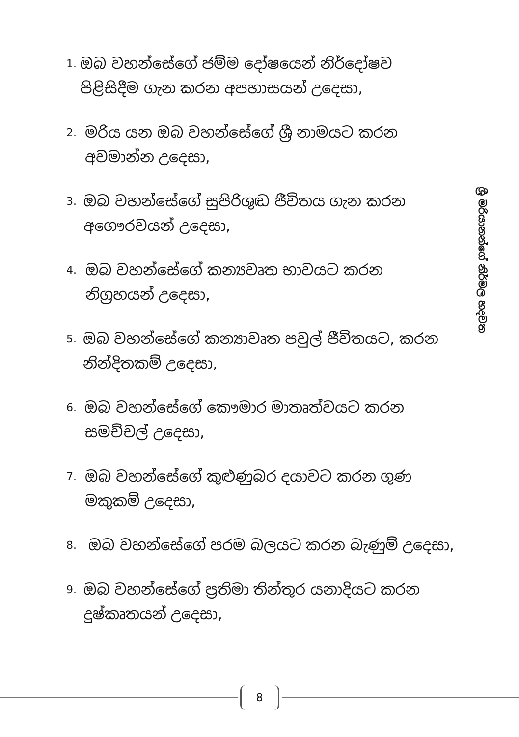1.
ඔබ වහන්සේගේ ජම්ම දෝෂයෙන් නිර්දෝෂව පිළිසිදීම ගැන කරන අපහාසයන් උදෙසා,
2.
මරිය යන ඔබ වහන්සේගේ ශ්‍රී නාමයට කරන අවමාන්න උදෙසා,
3.
ඔබ වහන්සේගේ සුපිරිශුඬ ජීවිතය ගැන කරන අගෞරවයන් උදෙසා,
4.
ඔබ වහන්සේගේ කන්‍යවෘත භාවයට කරන නිග්‍රහයන් උදෙසා,
5.
ඔබ වහන්සේගේ කන්‍යාවෘත පවුල් ජීවිතයට, කරන නින්දිතකම් උදෙසා,
6.
ඔබ වහන්සේගේ කෞමාර මාතෘත්වයට කරන සමච්චල් උදෙසා,
7.
ඔබ වහන්සේගේ කුළුණුබර දයාවට කරන ගුණ මකුකම් උදෙසා,
8.
ඔබ වහන්සේගේ පරම බලයට කරන බැණුම් උදෙසා,
9.
ඔබ වහන්සේගේ ප්‍රතිමා තින්තුර යනාදියට කරන දුෂ්කෘතයන් උදෙසා,
ශ්‍රී මරියානන්ගේ නිර්මල හදවත
8